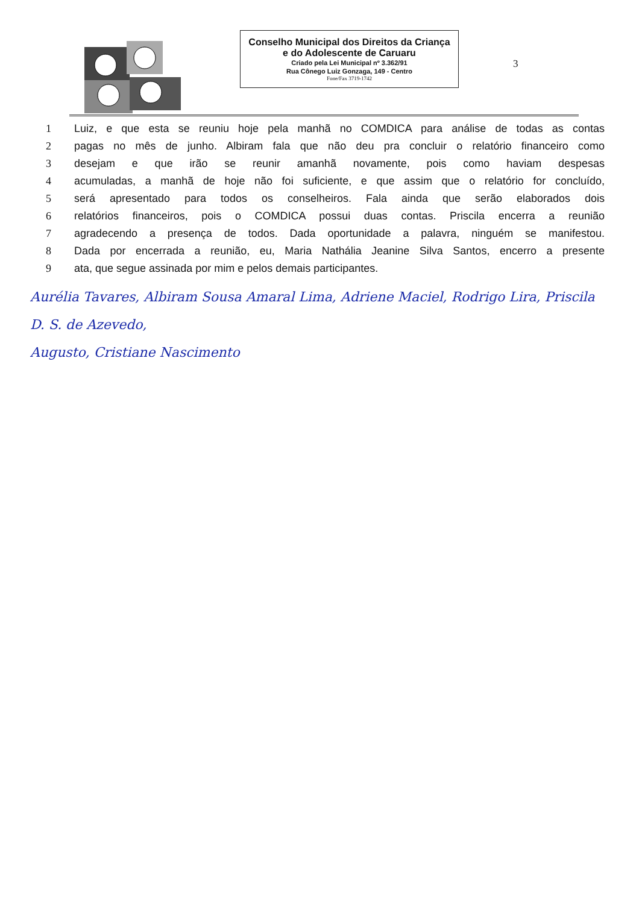Conselho Municipal dos Direitos da Criança e do Adolescente de Caruaru
Criado pela Lei Municipal nº 3.362/91
Rua Cônego Luiz Gonzaga, 149 - Centro
Fone/Fax 3719-1742
3
1 Luiz, e que esta se reuniu hoje pela manhã no COMDICA para análise de todas as contas
2 pagas no mês de junho. Albiram fala que não deu pra concluir o relatório financeiro como
3 desejam e que irão se reunir amanhã novamente, pois como haviam despesas
4 acumuladas, a manhã de hoje não foi suficiente, e que assim que o relatório for concluído,
5 será apresentado para todos os conselheiros. Fala ainda que serão elaborados dois
6 relatórios financeiros, pois o COMDICA possui duas contas. Priscila encerra a reunião
7 agradecendo a presença de todos. Dada oportunidade a palavra, ninguém se manifestou.
8 Dada por encerrada a reunião, eu, Maria Nathália Jeanine Silva Santos, encerro a presente
9 ata, que segue assinada por mim e pelos demais participantes.
Aurélia Tavares, Albiram Sousa Amaral Lima, Adriene Maciel, Rodrigo Lira, Priscila D. S. de Azevedo,
Augusto, Cristiane Nascimento